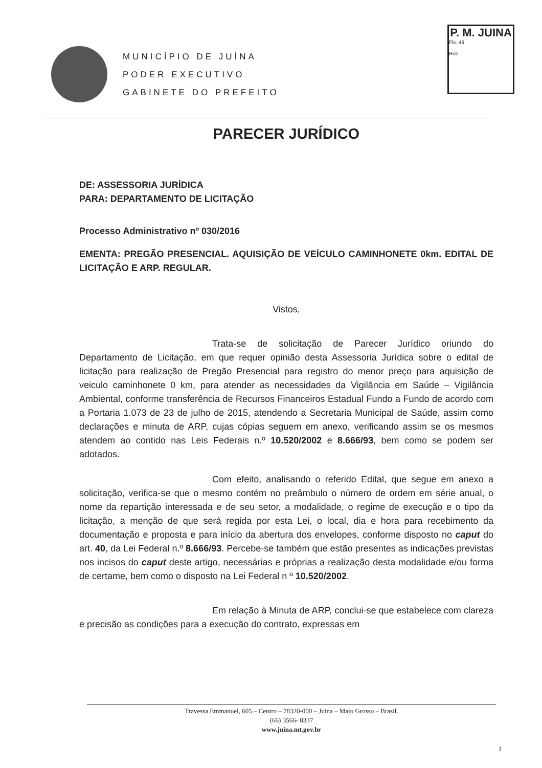MUNICÍPIO DE JUÍNA
PODER EXECUTIVO
GABINETE DO PREFEITO
P. M. JUINA
Fls. 49
Rub.
PARECER JURÍDICO
DE: ASSESSORIA JURÍDICA
PARA: DEPARTAMENTO DE LICITAÇÃO
Processo Administrativo nº 030/2016
EMENTA: PREGÃO PRESENCIAL. AQUISIÇÃO DE VEÍCULO CAMINHONETE 0km. EDITAL DE LICITAÇÃO E ARP. REGULAR.
Vistos,
Trata-se de solicitação de Parecer Jurídico oriundo do Departamento de Licitação, em que requer opinião desta Assessoria Jurídica sobre o edital de licitação para realização de Pregão Presencial para registro do menor preço para aquisição de veiculo caminhonete 0 km, para atender as necessidades da Vigilância em Saúde – Vigilância Ambiental, conforme transferência de Recursos Financeiros Estadual Fundo a Fundo de acordo com a Portaria 1.073 de 23 de julho de 2015, atendendo a Secretaria Municipal de Saúde, assim como declarações e minuta de ARP, cujas cópias seguem em anexo, verificando assim se os mesmos atendem ao contido nas Leis Federais n.º 10.520/2002 e 8.666/93, bem como se podem ser adotados.
Com efeito, analisando o referido Edital, que segue em anexo a solicitação, verifica-se que o mesmo contém no preâmbulo o número de ordem em série anual, o nome da repartição interessada e de seu setor, a modalidade, o regime de execução e o tipo da licitação, a menção de que será regida por esta Lei, o local, dia e hora para recebimento da documentação e proposta e para início da abertura dos envelopes, conforme disposto no caput do art. 40, da Lei Federal n.º 8.666/93. Percebe-se também que estão presentes as indicações previstas nos incisos do caput deste artigo, necessárias e próprias a realização desta modalidade e/ou forma de certame, bem como o disposto na Lei Federal n º 10.520/2002.
Em relação à Minuta de ARP, conclui-se que estabelece com clareza e precisão as condições para a execução do contrato, expressas em
Travessa Emmanuel, 605 – Centro – 78320-000 – Juina – Mato Grosso – Brasil.
(66) 3566- 8337
www.juina.mt.gov.br
1